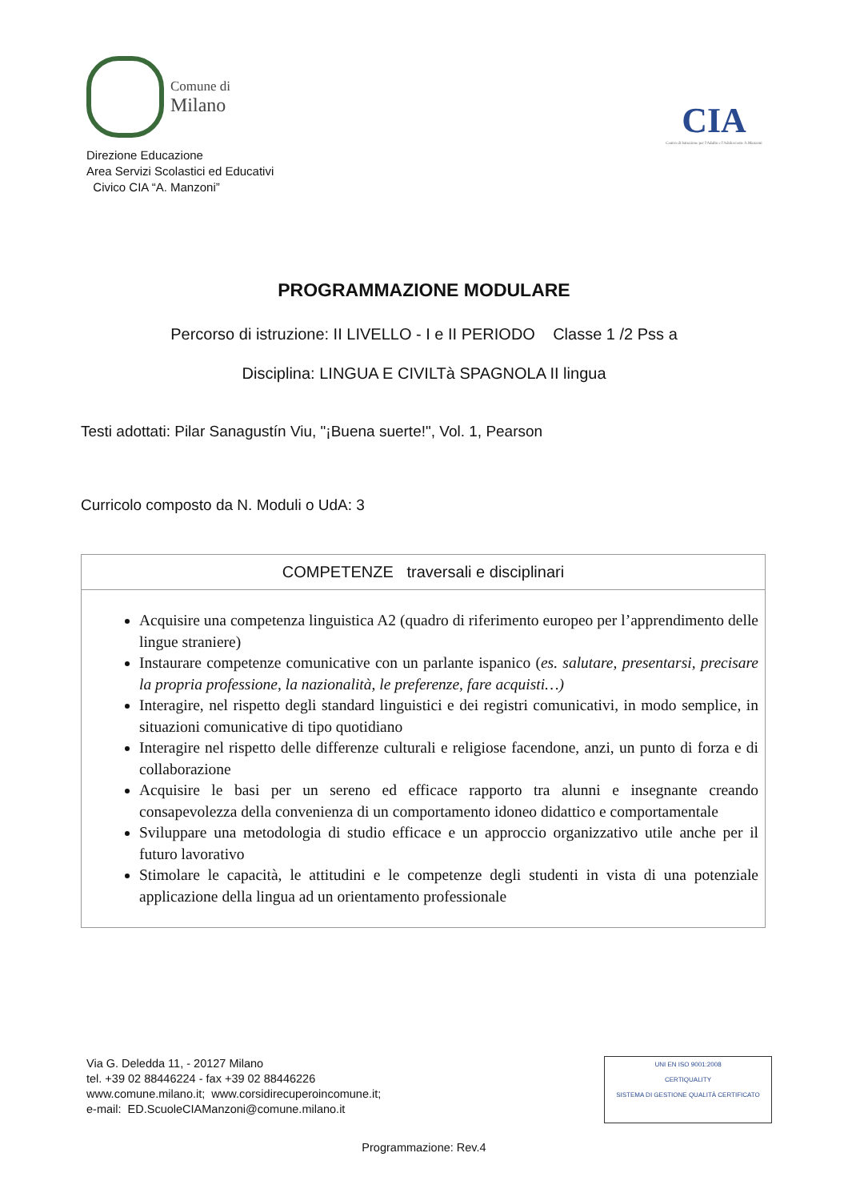Comune di
Milano
Direzione Educazione
Area Servizi Scolastici ed Educativi
Civico CIA “A. Manzoni”
CIA
Centro di Istruzione per l'Adulto e l'Adolescente A.Manzoni
PROGRAMMAZIONE MODULARE
Percorso di istruzione: II LIVELLO - I e II PERIODO Classe 1 /2 Pss a
Disciplina: LINGUA E CIVILTà SPAGNOLA II lingua
Testi adottati: Pilar Sanagustín Viu, "¡Buena suerte!", Vol. 1, Pearson
Curricolo composto da N. Moduli o UdA: 3
| COMPETENZE traversali e disciplinari |
| --- |
| Acquisire una competenza linguistica A2 (quadro di riferimento europeo per l’apprendimento delle lingue straniere) Instaurare competenze comunicative con un parlante ispanico ( es. salutare, presentarsi, precisare la propria professione, la nazionalità, le preferenze, fare acquisti…) Interagire, nel rispetto degli standard linguistici e dei registri comunicativi, in modo semplice, in situazioni comunicative di tipo quotidiano Interagire nel rispetto delle differenze culturali e religiose facendone, anzi, un punto di forza e di collaborazione Acquisire le basi per un sereno ed efficace rapporto tra alunni e insegnante creando consapevolezza della convenienza di un comportamento idoneo didattico e comportamentale Sviluppare una metodologia di studio efficace e un approccio organizzativo utile anche per il futuro lavorativo Stimolare le capacità, le attitudini e le competenze degli studenti in vista di una potenziale applicazione della lingua ad un orientamento professionale |
Via G. Deledda 11, - 20127 Milano
tel. +39 02 88446224 - fax +39 02 88446226
www.comune.milano.it; www.corsidirecuperoincomune.it;
e-mail: ED.ScuoleCIAManzoni@comune.milano.it
UNI EN ISO 9001:2008
CERTIQUALITY
SISTEMA DI GESTIONE QUALITÀ CERTIFICATO
Programmazione: Rev.4